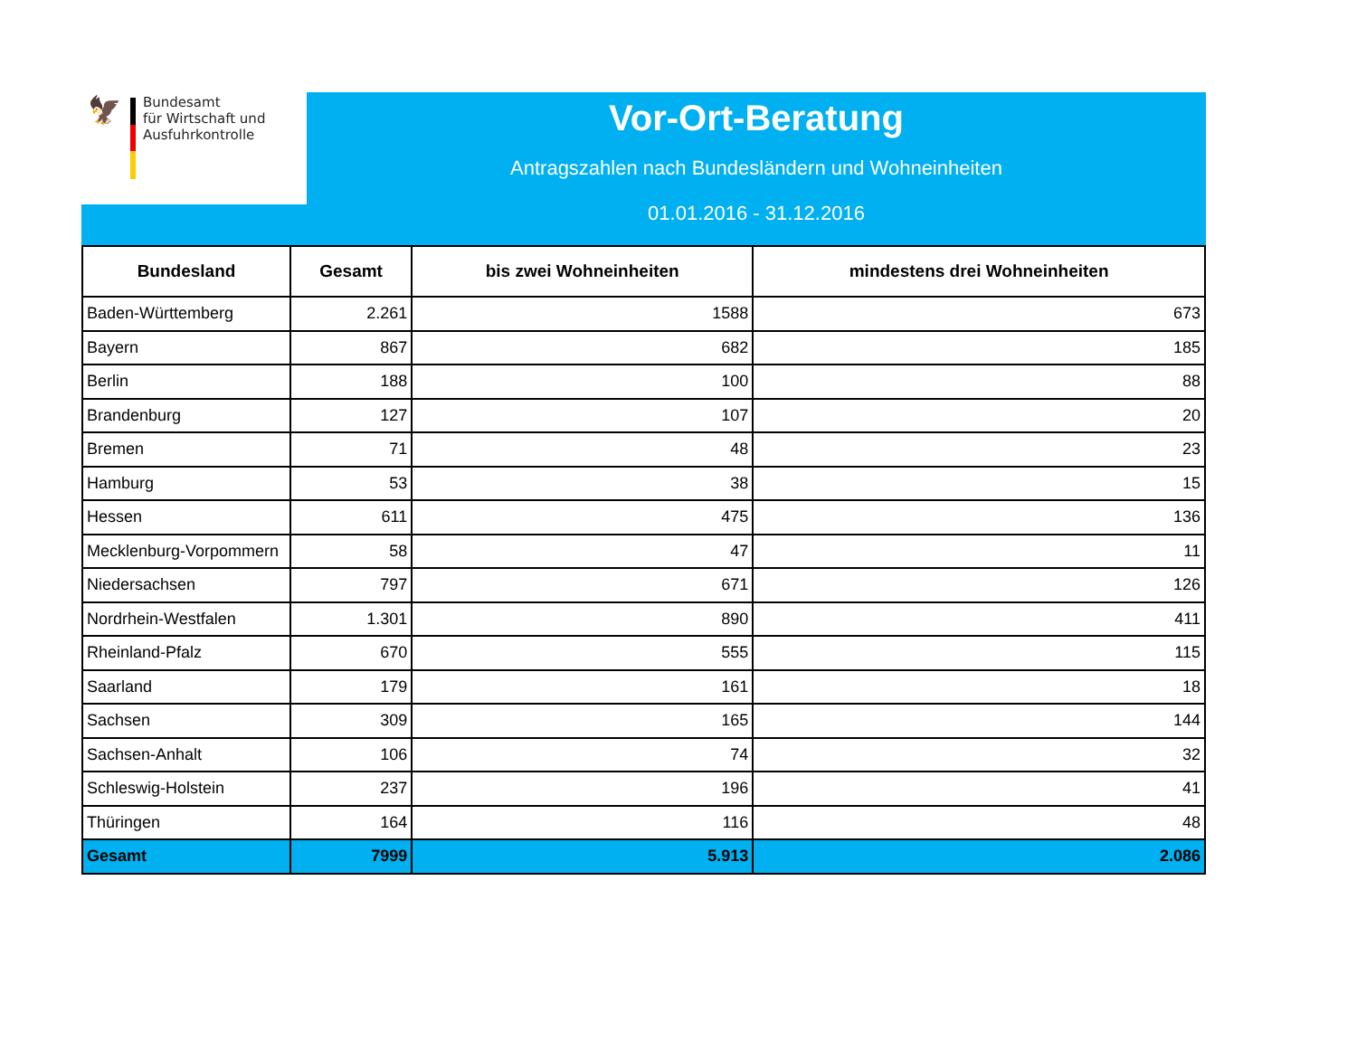🦅
Bundesamt
für Wirtschaft und
Ausfuhrkontrolle
Vor-Ort-Beratung
Antragszahlen nach Bundesländern und Wohneinheiten
01.01.2016 - 31.12.2016
| Bundesland | Gesamt | bis zwei Wohneinheiten | mindestens drei Wohneinheiten |
| --- | --- | --- | --- |
| Baden-Württemberg | 2.261 | 1588 | 673 |
| Bayern | 867 | 682 | 185 |
| Berlin | 188 | 100 | 88 |
| Brandenburg | 127 | 107 | 20 |
| Bremen | 71 | 48 | 23 |
| Hamburg | 53 | 38 | 15 |
| Hessen | 611 | 475 | 136 |
| Mecklenburg-Vorpommern | 58 | 47 | 11 |
| Niedersachsen | 797 | 671 | 126 |
| Nordrhein-Westfalen | 1.301 | 890 | 411 |
| Rheinland-Pfalz | 670 | 555 | 115 |
| Saarland | 179 | 161 | 18 |
| Sachsen | 309 | 165 | 144 |
| Sachsen-Anhalt | 106 | 74 | 32 |
| Schleswig-Holstein | 237 | 196 | 41 |
| Thüringen | 164 | 116 | 48 |
| Gesamt | 7999 | 5.913 | 2.086 |